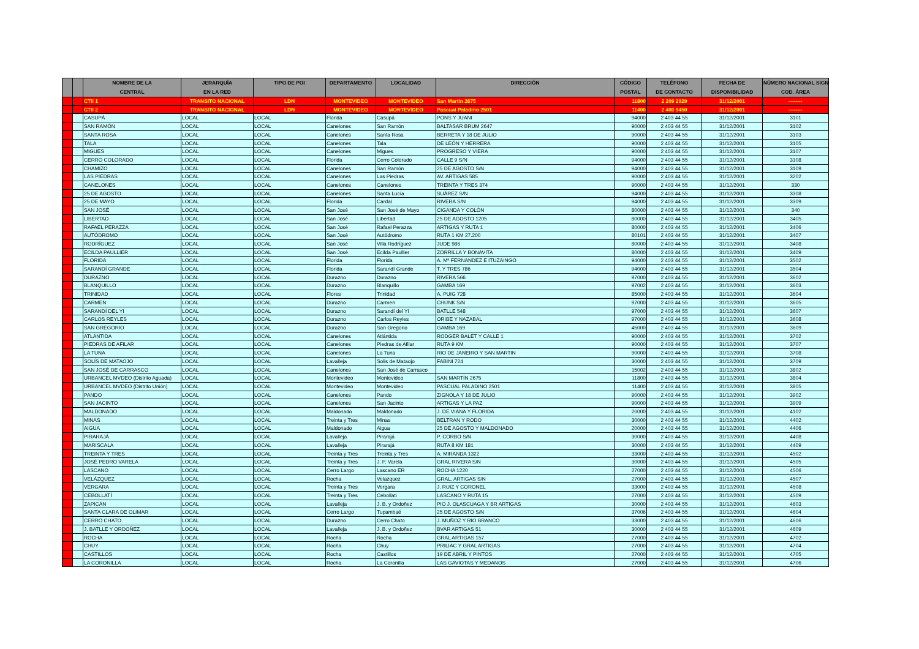| | | NOMBRE DE LA CENTRAL | JERARQUÍA EN LA RED | TIPO DE POI | DEPARTAMENTO | LOCALIDAD | DIRECCIÓN | CÓDIGO POSTAL | TELÉFONO DE CONTACTO | FECHA DE DISPONIBILIDAD | NÚMERO NACIONAL SIGN COD. ÁREA |
| --- | --- | --- | --- | --- | --- | --- | --- | --- | --- | --- | --- |
| | | CTII 1 | TRANSITO NACIONAL | LDN | MONTEVIDEO | MONTEVIDEO | San Martín 2675 | 11800 | 2 209 2929 | 31/12/2001 | -------- |
| | | CTII 2 | TRANSITO NACIONAL | LDN | MONTEVIDEO | MONTEVIDEO | Pascual Paladino 2501 | 11400 | 2 400 9450 | 31/12/2001 | -------- |
| | | CASUPÁ | LOCAL | LOCAL | Florida | Casupá | PONS Y JUANI | 94000 | 2 403 44 55 | 31/12/2001 | 3101 |
| | | SAN RAMÓN | LOCAL | LOCAL | Canelones | San Ramón | BALTASAR BRUM 2647 | 90000 | 2 403 44 55 | 31/12/2001 | 3102 |
| | | SANTA ROSA | LOCAL | LOCAL | Canelones | Santa Rosa | BERRETA Y 18 DE JULIO | 90000 | 2 403 44 55 | 31/12/2001 | 3103 |
| | | TALA | LOCAL | LOCAL | Canelones | Tala | DE LEÓN Y HERRERA | 90000 | 2 403 44 55 | 31/12/2001 | 3105 |
| | | MIGUES | LOCAL | LOCAL | Canelones | Migues | PROGRESO Y VIERA | 90000 | 2 403 44 55 | 31/12/2001 | 3107 |
| | | CERRO COLORADO | LOCAL | LOCAL | Florida | Cerro Colorado | CALLE 9 S/N | 94000 | 2 403 44 55 | 31/12/2001 | 3108 |
| | | CHAMIZO | LOCAL | LOCAL | Canelones | San Ramón | 25 DE AGOSTO S/N | 94000 | 2 403 44 55 | 31/12/2001 | 3109 |
| | | LAS PIEDRAS | LOCAL | LOCAL | Canelones | Las Piedras | AV. ARTIGAS 585 | 90000 | 2 403 44 55 | 31/12/2001 | 3202 |
| | | CANELONES | LOCAL | LOCAL | Canelones | Canelones | TREINTA Y TRES 374 | 90000 | 2 403 44 55 | 31/12/2001 | 330 |
| | | 25 DE AGOSTO | LOCAL | LOCAL | Canelones | Santa Lucía | SUÁREZ S/N | 94000 | 2 403 44 55 | 31/12/2001 | 3308 |
| | | 25 DE MAYO | LOCAL | LOCAL | Florida | Cardal | RIVERA S/N | 94000 | 2 403 44 55 | 31/12/2001 | 3309 |
| | | SAN JOSÉ | LOCAL | LOCAL | San José | San José de Mayo | CIGANDA Y COLÓN | 80000 | 2 403 44 55 | 31/12/2001 | 340 |
| | | LIBERTAD | LOCAL | LOCAL | San José | Libertad | 25 DE AGOSTO 1205 | 80000 | 2 403 44 55 | 31/12/2001 | 3405 |
| | | RAFAEL PERAZZA | LOCAL | LOCAL | San José | Rafael Perazza | ARTIGAS Y RUTA 1 | 80000 | 2 403 44 55 | 31/12/2001 | 3406 |
| | | AUTÓDROMO | LOCAL | LOCAL | San José | Autódromo | RUTA 1 KM 27.200 | 80101 | 2 403 44 55 | 31/12/2001 | 3407 |
| | | RODRÍGUEZ | LOCAL | LOCAL | San José | Villa Rodríguez | JUDE 986 | 80000 | 2 403 44 55 | 31/12/2001 | 3408 |
| | | ECILDA PAULLIER | LOCAL | LOCAL | San José | Ecilda Paullier | ZORRILLA Y BONAVITA | 80000 | 2 403 44 55 | 31/12/2001 | 3409 |
| | | FLORIDA | LOCAL | LOCAL | Florida | Florida | A. Mª FERNANDEZ E ITUZAINGO | 94000 | 2 403 44 55 | 31/12/2001 | 3502 |
| | | SARANDÍ GRANDE | LOCAL | LOCAL | Florida | Sarandí Grande | T. Y TRES 786 | 94000 | 2 403 44 55 | 31/12/2001 | 3504 |
| | | DURAZNO | LOCAL | LOCAL | Durazno | Durazno | RIVERA 566 | 97000 | 2 403 44 55 | 31/12/2001 | 3602 |
| | | BLANQUILLO | LOCAL | LOCAL | Durazno | Blanquillo | GAMBA 169 | 97002 | 2 403 44 55 | 31/12/2001 | 3603 |
| | | TRINIDAD | LOCAL | LOCAL | Flores | Trinidad | A. PUIG 728 | 85000 | 2 403 44 55 | 31/12/2001 | 3604 |
| | | CARMEN | LOCAL | LOCAL | Durazno | Carmen | CHUNK S/N | 97000 | 2 403 44 55 | 31/12/2001 | 3605 |
| | | SARANDÍ DEL YI | LOCAL | LOCAL | Durazno | Sarandí del Yí | BATLLE 548 | 97000 | 2 403 44 55 | 31/12/2001 | 3607 |
| | | CARLOS REYLES | LOCAL | LOCAL | Durazno | Carlos Reyles | ORIBE Y NAZABAL | 97000 | 2 403 44 55 | 31/12/2001 | 3608 |
| | | SAN GREGORIO | LOCAL | LOCAL | Durazno | San Gregorio | GAMBA 169 | 45000 | 2 403 44 55 | 31/12/2001 | 3609 |
| | | ATLÁNTIDA | LOCAL | LOCAL | Canelones | Atlántida | RODGER BALET Y CALLE 1 | 90000 | 2 403 44 55 | 31/12/2001 | 3702 |
| | | PIEDRAS DE AFILAR | LOCAL | LOCAL | Canelones | Piedras de Afilar | RUTA 9 KM | 90000 | 2 403 44 55 | 31/12/2001 | 3707 |
| | | LA TUNA | LOCAL | LOCAL | Canelones | La Tuna | RIO DE JANEIRO Y SAN MARTIN | 90000 | 2 403 44 55 | 31/12/2001 | 3708 |
| | | SOLÍS DE MATAOJO | LOCAL | LOCAL | Lavalleja | Solis de Mataojo | FABINI 724 | 30000 | 2 403 44 55 | 31/12/2001 | 3709 |
| | | SAN JOSÉ DE CARRASCO | LOCAL | LOCAL | Canelones | San José de Carrasco | | 15002 | 2 403 44 55 | 31/12/2001 | 3802 |
| | | URBANCEL MVDEO (Distrito Aguada) | LOCAL | LOCAL | Montevideo | Montevideo | SAN MARTÍN 2675 | 11800 | 2 403 44 55 | 31/12/2001 | 3804 |
| | | URBANCEL MVDEO (Distrito Unión) | LOCAL | LOCAL | Montevideo | Montevideo | PASCUAL PALADINO 2501 | 11400 | 2 403 44 55 | 31/12/2001 | 3805 |
| | | PANDO | LOCAL | LOCAL | Canelones | Pando | ZIGNOLA Y 18 DE JULIO | 90000 | 2 403 44 55 | 31/12/2001 | 3902 |
| | | SAN JACINTO | LOCAL | LOCAL | Canelones | San Jacinto | ARTIGAS Y LA PAZ | 90000 | 2 403 44 55 | 31/12/2001 | 3909 |
| | | MALDONADO | LOCAL | LOCAL | Maldonado | Maldonado | J. DE VIANA Y FLORIDA | 20000 | 2 403 44 55 | 31/12/2001 | 4102 |
| | | MINAS | LOCAL | LOCAL | Treinta y Tres | Minas | BELTRAN Y RODO | 30000 | 2 403 44 55 | 31/12/2001 | 4402 |
| | | AIGUA | LOCAL | LOCAL | Maldonado | Aigua | 25 DE AGOSTO Y MALDONADO | 20000 | 2 403 44 55 | 31/12/2001 | 4406 |
| | | PIRARAJÁ | LOCAL | LOCAL | Lavalleja | Pirarajá | P. CORBO S/N | 30000 | 2 403 44 55 | 31/12/2001 | 4408 |
| | | MARISCALA | LOCAL | LOCAL | Lavalleja | Pirarajá | RUTA 8 KM 181 | 30000 | 2 403 44 55 | 31/12/2001 | 4409 |
| | | TREINTA Y TRES | LOCAL | LOCAL | Treinta y Tres | Treinta y Tres | A. MIRANDA 1322 | 33000 | 2 403 44 55 | 31/12/2001 | 4502 |
| | | JOSÉ PEDRO VARELA | LOCAL | LOCAL | Treinta y Tres | J. P. Varela | GRAL RIVERA S/N | 30000 | 2 403 44 55 | 31/12/2001 | 4505 |
| | | LASCANO | LOCAL | LOCAL | Cerro Largo | Lascano ER | ROCHA 1220 | 27000 | 2 403 44 55 | 31/12/2001 | 4506 |
| | | VELÁZQUEZ | LOCAL | LOCAL | Rocha | Velazquez | GRAL. ARTIGAS S/N | 27000 | 2 403 44 55 | 31/12/2001 | 4507 |
| | | VERGARA | LOCAL | LOCAL | Treinta y Tres | Vergara | J. RUIZ Y CORONEL | 33000 | 2 403 44 55 | 31/12/2001 | 4508 |
| | | CEBOLLATÍ | LOCAL | LOCAL | Treinta y Tres | Cebollati | LASCANO Y RUTA 15 | 27000 | 2 403 44 55 | 31/12/2001 | 4509 |
| | | ZAPICÁN | LOCAL | LOCAL | Lavalleja | J. B. y Ordoñez | PIO J. OLASCUAGA Y BR ARTIGAS | 30000 | 2 403 44 55 | 31/12/2001 | 4603 |
| | | SANTA CLARA DE OLIMAR | LOCAL | LOCAL | Cerro Largo | Tupambaé | 25 DE AGOSTO S/N | 37006 | 2 403 44 55 | 31/12/2001 | 4604 |
| | | CERRO CHATO | LOCAL | LOCAL | Durazno | Cerro Chato | J. MUÑOZ Y RIO BRANCO | 33000 | 2 403 44 55 | 31/12/2001 | 4606 |
| | | J. BATLLE Y ORDOÑEZ | LOCAL | LOCAL | Lavalleja | J. B. y Ordoñez | BVAR ARTIGAS 51 | 30000 | 2 403 44 55 | 31/12/2001 | 4609 |
| | | ROCHA | LOCAL | LOCAL | Rocha | Rocha | GRAL ARTIGAS 157 | 27000 | 2 403 44 55 | 31/12/2001 | 4702 |
| | | CHUY | LOCAL | LOCAL | Rocha | Chuy | PRILIAC Y GRAL ARTIGAS | 27000 | 2 403 44 55 | 31/12/2001 | 4704 |
| | | CASTILLOS | LOCAL | LOCAL | Rocha | Castillos | 19 DE ABRIL Y PINTOS | 27000 | 2 403 44 55 | 31/12/2001 | 4705 |
| | | LA CORONILLA | LOCAL | LOCAL | Rocha | La Coronilla | LAS GAVIOTAS Y MEDANOS | 27000 | 2 403 44 55 | 31/12/2001 | 4706 |